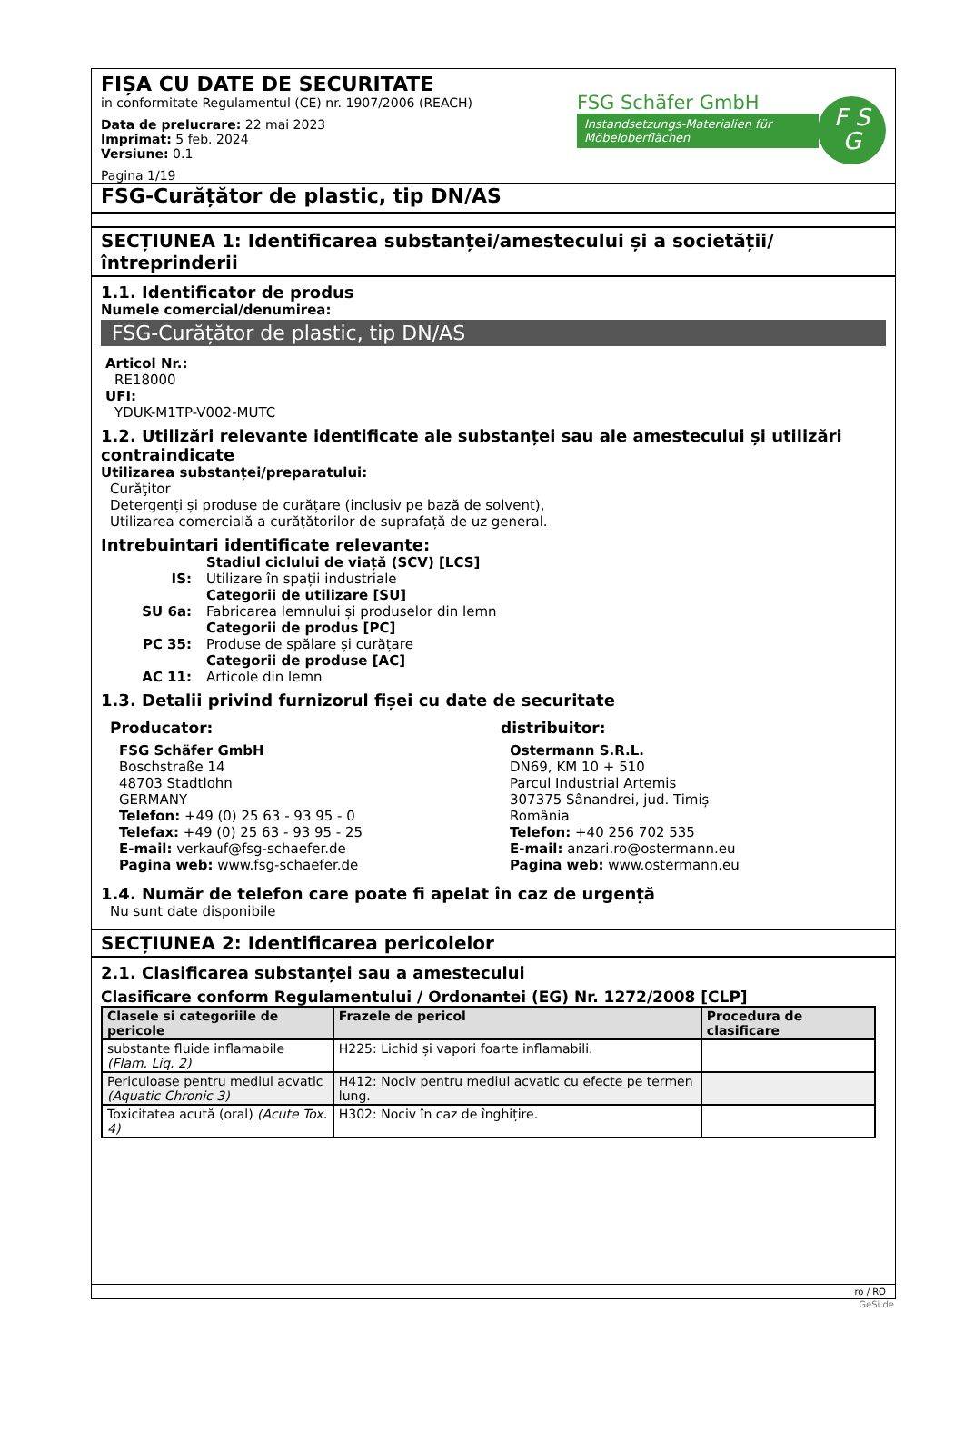FIȘA CU DATE DE SECURITATE
in conformitate Regulamentul (CE) nr. 1907/2006 (REACH)
Data de prelucrare: 22 mai 2023
Imprimat: 5 feb. 2024
Versiune: 0.1
Pagina 1/19
FSG Schäfer GmbH
Instandsetzungs-Materialien für Möbeloberflächen
F S
G
FSG-Curățător de plastic, tip DN/AS
SECȚIUNEA 1: Identificarea substanței/amestecului și a societății/ întreprinderii
1.1. Identificator de produs
Numele comercial/denumirea:
FSG-Curățător de plastic, tip DN/AS
Articol Nr.:
RE18000
UFI:
YDUK-M1TP-V002-MUTC
1.2. Utilizări relevante identificate ale substanței sau ale amestecului și utilizări contraindicate
Utilizarea substanței/preparatului:
Curăţitor
Detergenți și produse de curățare (inclusiv pe bază de solvent),
Utilizarea comercială a curățătorilor de suprafață de uz general.
Intrebuintari identificate relevante:
Stadiul ciclului de viață (SCV) [LCS]
IS:
Utilizare în spații industriale
Categorii de utilizare [SU]
SU 6a:
Fabricarea lemnului și produselor din lemn
Categorii de produs [PC]
PC 35:
Produse de spălare și curățare
Categorii de produse [AC]
AC 11:
Articole din lemn
1.3. Detalii privind furnizorul fișei cu date de securitate
Producator:
FSG Schäfer GmbH
Boschstraße 14
48703 Stadtlohn
GERMANY
Telefon: +49 (0) 25 63 - 93 95 - 0
Telefax: +49 (0) 25 63 - 93 95 - 25
E-mail: verkauf@fsg-schaefer.de
Pagina web: www.fsg-schaefer.de
distribuitor:
Ostermann S.R.L.
DN69, KM 10 + 510
Parcul Industrial Artemis
307375 Sânandrei, jud. Timiș
România
Telefon: +40 256 702 535
E-mail: anzari.ro@ostermann.eu
Pagina web: www.ostermann.eu
1.4. Număr de telefon care poate fi apelat în caz de urgență
Nu sunt date disponibile
SECȚIUNEA 2: Identificarea pericolelor
2.1. Clasificarea substanței sau a amestecului
Clasificare conform Regulamentului / Ordonantei (EG) Nr. 1272/2008 [CLP]
| Clasele si categoriile de pericole | Frazele de pericol | Procedura de clasificare |
| --- | --- | --- |
| substante fluide inflamabile (Flam. Liq. 2) | H225: Lichid și vapori foarte inflamabili. | |
| Periculoase pentru mediul acvatic (Aquatic Chronic 3) | H412: Nociv pentru mediul acvatic cu efecte pe termen lung. | |
| Toxicitatea acută (oral) (Acute Tox. 4) | H302: Nociv în caz de înghițire. | |
ro / RO
GeSi.de